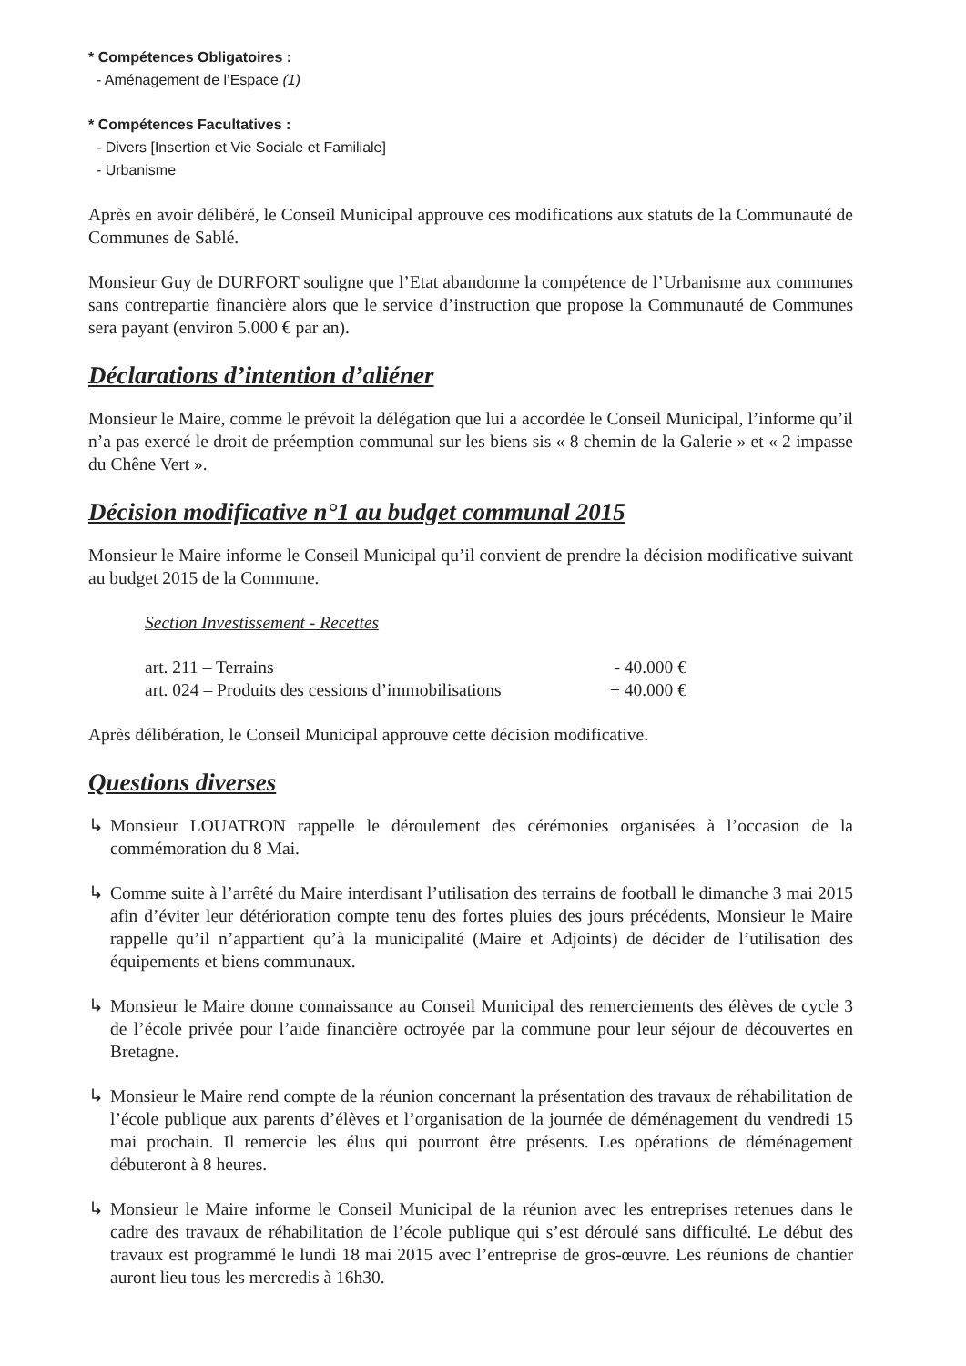* Compétences Obligatoires :
- Aménagement de l’Espace (1)
* Compétences Facultatives :
- Divers [Insertion et Vie Sociale et Familiale]
- Urbanisme
Après en avoir délibéré, le Conseil Municipal approuve ces modifications aux statuts de la Communauté de Communes de Sablé.
Monsieur Guy de DURFORT souligne que l’Etat abandonne la compétence de l’Urbanisme aux communes sans contrepartie financière alors que le service d’instruction que propose la Communauté de Communes sera payant (environ 5.000 € par an).
Déclarations d’intention d’aliéner
Monsieur le Maire, comme le prévoit la délégation que lui a accordée le Conseil Municipal, l’informe qu’il n’a pas exercé le droit de préemption communal sur les biens sis « 8 chemin de la Galerie » et « 2 impasse du Chêne Vert ».
Décision modificative n°1 au budget communal 2015
Monsieur le Maire informe le Conseil Municipal qu’il convient de prendre la décision modificative suivant au budget 2015 de la Commune.
Section Investissement - Recettes
art. 211 – Terrains - 40.000 €
art. 024 – Produits des cessions d’immobilisations + 40.000 €
Après délibération, le Conseil Municipal approuve cette décision modificative.
Questions diverses
↳ Monsieur LOUATRON rappelle le déroulement des cérémonies organisées à l’occasion de la commémoration du 8 Mai.
↳ Comme suite à l’arrêté du Maire interdisant l’utilisation des terrains de football le dimanche 3 mai 2015 afin d’éviter leur détérioration compte tenu des fortes pluies des jours précédents, Monsieur le Maire rappelle qu’il n’appartient qu’à la municipalité (Maire et Adjoints) de décider de l’utilisation des équipements et biens communaux.
↳ Monsieur le Maire donne connaissance au Conseil Municipal des remerciements des élèves de cycle 3 de l’école privée pour l’aide financière octroyée par la commune pour leur séjour de découvertes en Bretagne.
↳ Monsieur le Maire rend compte de la réunion concernant la présentation des travaux de réhabilitation de l’école publique aux parents d’élèves et l’organisation de la journée de déménagement du vendredi 15 mai prochain. Il remercie les élus qui pourront être présents. Les opérations de déménagement débuteront à 8 heures.
↳ Monsieur le Maire informe le Conseil Municipal de la réunion avec les entreprises retenues dans le cadre des travaux de réhabilitation de l’école publique qui s’est déroulé sans difficulté. Le début des travaux est programmé le lundi 18 mai 2015 avec l’entreprise de gros-œuvre. Les réunions de chantier auront lieu tous les mercredis à 16h30.